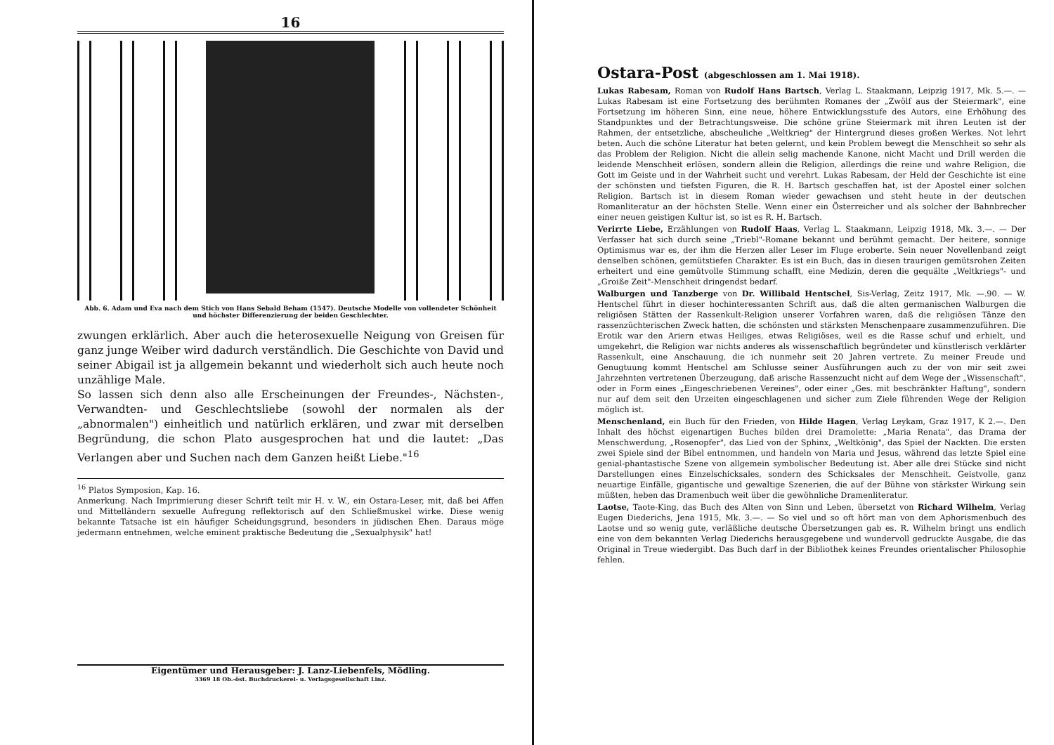16
Abb. 6. Adam und Eva nach dem Stich von Hans Sebald Beham (1547). Deutsche Modelle von vollendeter Schönheit und höchster Differenzierung der beiden Geschlechter.
zwungen erklärlich. Aber auch die heterosexuelle Neigung von Greisen für ganz junge Weiber wird dadurch verständlich. Die Geschichte von David und seiner Abigail ist ja allgemein bekannt und wiederholt sich auch heute noch unzählige Male.
So lassen sich denn also alle Erscheinungen der Freundes-, Nächsten-, Verwandten- und Geschlechtsliebe (sowohl der normalen als der „abnormalen") einheitlich und natürlich erklären, und zwar mit derselben Begründung, die schon Plato ausgesprochen hat und die lautet: „Das Verlangen aber und Suchen nach dem Ganzen heißt Liebe."<sup>16</sup>
<sup>16</sup> Platos Symposion, Kap. 16.
Anmerkung. Nach Imprimierung dieser Schrift teilt mir H. v. W., ein Ostara-Leser, mit, daß bei Affen und Mittelländern sexuelle Aufregung reflektorisch auf den Schließmuskel wirke. Diese wenig bekannte Tatsache ist ein häufiger Scheidungsgrund, besonders in jüdischen Ehen. Daraus möge jedermann entnehmen, welche eminent praktische Bedeutung die „Sexualphysik" hat!
Eigentümer und Herausgeber: J. Lanz-Liebenfels, Mödling.
3369 18 Ob.-öst. Buchdruckerei- u. Verlagsgesellschaft Linz.
Ostara-Post (abgeschlossen am 1. Mai 1918).
Lukas Rabesam, Roman von Rudolf Hans Bartsch, Verlag L. Staakmann, Leipzig 1917, Mk. 5.—. — Lukas Rabesam ist eine Fortsetzung des berühmten Romanes der „Zwölf aus der Steiermark", eine Fortsetzung im höheren Sinn, eine neue, höhere Entwicklungsstufe des Autors, eine Erhöhung des Standpunktes und der Betrachtungsweise. Die schöne grüne Steiermark mit ihren Leuten ist der Rahmen, der entsetzliche, abscheuliche „Weltkrieg" der Hintergrund dieses großen Werkes. Not lehrt beten. Auch die schöne Literatur hat beten gelernt, und kein Problem bewegt die Menschheit so sehr als das Problem der Religion. Nicht die allein selig machende Kanone, nicht Macht und Drill werden die leidende Menschheit erlösen, sondern allein die Religion, allerdings die reine und wahre Religion, die Gott im Geiste und in der Wahrheit sucht und verehrt. Lukas Rabesam, der Held der Geschichte ist eine der schönsten und tiefsten Figuren, die R. H. Bartsch geschaffen hat, ist der Apostel einer solchen Religion. Bartsch ist in diesem Roman wieder gewachsen und steht heute in der deutschen Romanliteratur an der höchsten Stelle. Wenn einer ein Österreicher und als solcher der Bahnbrecher einer neuen geistigen Kultur ist, so ist es R. H. Bartsch.
Verirrte Liebe, Erzählungen von Rudolf Haas, Verlag L. Staakmann, Leipzig 1918, Mk. 3.—. — Der Verfasser hat sich durch seine „Triebl"-Romane bekannt und berühmt gemacht. Der heitere, sonnige Optimismus war es, der ihm die Herzen aller Leser im Fluge eroberte. Sein neuer Novellenband zeigt denselben schönen, gemütstiefen Charakter. Es ist ein Buch, das in diesen traurigen gemütsrohen Zeiten erheitert und eine gemütvolle Stimmung schafft, eine Medizin, deren die gequälte „Weltkriegs"- und „Groiße Zeit"-Menschheit dringendst bedarf.
Walburgen und Tanzberge von Dr. Willibald Hentschel, Sis-Verlag, Zeitz 1917, Mk. —.90. — W. Hentschel führt in dieser hochinteressanten Schrift aus, daß die alten germanischen Walburgen die religiösen Stätten der Rassenkult-Religion unserer Vorfahren waren, daß die religiösen Tänze den rassenzüchterischen Zweck hatten, die schönsten und stärksten Menschenpaare zusammenzuführen. Die Erotik war den Ariern etwas Heiliges, etwas Religiöses, weil es die Rasse schuf und erhielt, und umgekehrt, die Religion war nichts anderes als wissenschaftlich begründeter und künstlerisch verklärter Rassenkult, eine Anschauung, die ich nunmehr seit 20 Jahren vertrete. Zu meiner Freude und Genugtuung kommt Hentschel am Schlusse seiner Ausführungen auch zu der von mir seit zwei Jahrzehnten vertretenen Überzeugung, daß arische Rassenzucht nicht auf dem Wege der „Wissenschaft", oder in Form eines „Eingeschriebenen Vereines", oder einer „Ges. mit beschränkter Haftung", sondern nur auf dem seit den Urzeiten eingeschlagenen und sicher zum Ziele führenden Wege der Religion möglich ist.
Menschenland, ein Buch für den Frieden, von Hilde Hagen, Verlag Leykam, Graz 1917, K 2.—. Den Inhalt des höchst eigenartigen Buches bilden drei Dramolette: „Maria Renata", das Drama der Menschwerdung, „Rosenopfer", das Lied von der Sphinx, „Weltkönig", das Spiel der Nackten. Die ersten zwei Spiele sind der Bibel entnommen, und handeln von Maria und Jesus, während das letzte Spiel eine genial-phantastische Szene von allgemein symbolischer Bedeutung ist. Aber alle drei Stücke sind nicht Darstellungen eines Einzelschicksales, sondern des Schicksales der Menschheit. Geistvolle, ganz neuartige Einfälle, gigantische und gewaltige Szenerien, die auf der Bühne von stärkster Wirkung sein müßten, heben das Dramenbuch weit über die gewöhnliche Dramenliteratur.
Laotse, Taote-King, das Buch des Alten von Sinn und Leben, übersetzt von Richard Wilhelm, Verlag Eugen Diederichs, Jena 1915, Mk. 3.—. — So viel und so oft hört man von dem Aphorismenbuch des Laotse und so wenig gute, verläßliche deutsche Übersetzungen gab es. R. Wilhelm bringt uns endlich eine von dem bekannten Verlag Diederichs herausgegebene und wundervoll gedruckte Ausgabe, die das Original in Treue wiedergibt. Das Buch darf in der Bibliothek keines Freundes orientalischer Philosophie fehlen.